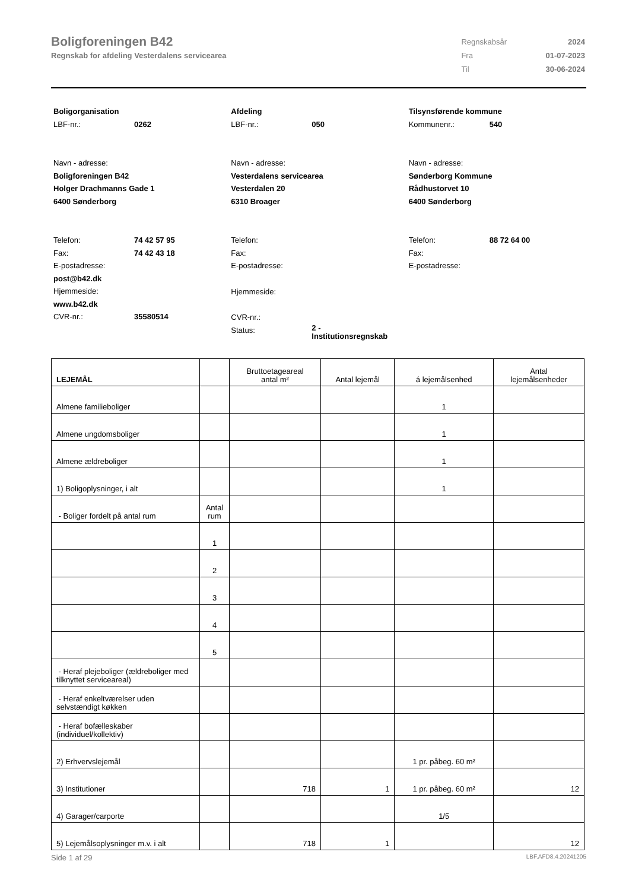Boligforeningen B42
Regnskab for afdeling Vesterdalens servicearea
| Regnskabsår | 2024 |
| Fra | 01-07-2023 |
| Til | 30-06-2024 |
Boligorganisation
LBF-nr.: 0262
Navn - adresse:
Boligforeningen B42
Holger Drachmanns Gade 1
6400 Sønderborg
Telefon: 74 42 57 95
Fax: 74 42 43 18
E-postadresse:
post@b42.dk
Hjemmeside:
www.b42.dk
CVR-nr.: 35580514
Afdeling
LBF-nr.: 050
Navn - adresse:
Vesterdalens servicearea
Vesterdalen 20
6310 Broager
Telefon:
Fax:
E-postadresse:
Hjemmeside:
CVR-nr.:
Status: 2 -
Institutionsregnskab
Tilsynsførende kommune
Kommunenr.: 540
Navn - adresse:
Sønderborg Kommune
Rådhustorvet 10
6400 Sønderborg
Telefon: 88 72 64 00
Fax:
E-postadresse:
| LEJEMÅL | | Bruttoetageareal antal m² | Antal lejemål | á lejemålsenhed | Antal lejemålsenheder |
| --- | --- | --- | --- | --- | --- |
| Almene familieboliger | | | | 1 | |
| Almene ungdomsboliger | | | | 1 | |
| Almene ældreboliger | | | | 1 | |
| 1) Boligoplysninger, i alt | | | | 1 | |
| - Boliger fordelt på antal rum | Antal rum | | | | |
| | 1 | | | | |
| | 2 | | | | |
| | 3 | | | | |
| | 4 | | | | |
| | 5 | | | | |
| - Heraf plejeboliger (ældreboliger med tilknyttet serviceareal) | | | | | |
| - Heraf enkeltværelser uden selvstændigt køkken | | | | | |
| - Heraf bofælleskaber (individuel/kollektiv) | | | | | |
| 2) Erhvervslejemål | | | | 1 pr. påbeg. 60 m² | |
| 3) Institutioner | | 718 | 1 | 1 pr. påbeg. 60 m² | 12 |
| 4) Garager/carporte | | | | 1/5 | |
| 5) Lejemålsoplysninger m.v. i alt | | 718 | 1 | | 12 |
Side 1 af 29 LBF.AFD8.4.20241205